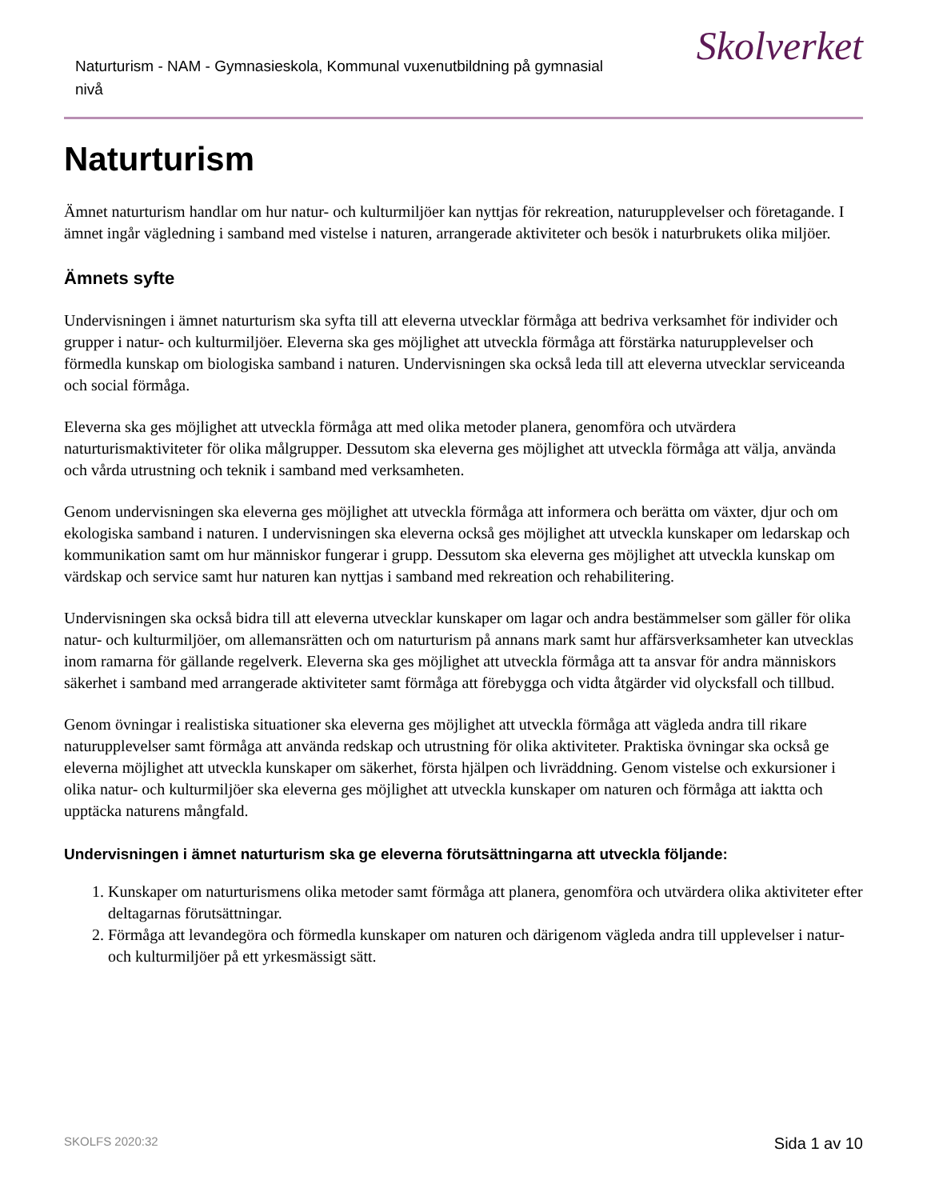Naturturism - NAM - Gymnasieskola, Kommunal vuxenutbildning på gymnasial nivå
Skolverket
Naturturism
Ämnet naturturism handlar om hur natur- och kulturmiljöer kan nyttjas för rekreation, naturupplevelser och företagande. I ämnet ingår vägledning i samband med vistelse i naturen, arrangerade aktiviteter och besök i naturbrukets olika miljöer.
Ämnets syfte
Undervisningen i ämnet naturturism ska syfta till att eleverna utvecklar förmåga att bedriva verksamhet för individer och grupper i natur- och kulturmiljöer. Eleverna ska ges möjlighet att utveckla förmåga att förstärka naturupplevelser och förmedla kunskap om biologiska samband i naturen. Undervisningen ska också leda till att eleverna utvecklar serviceanda och social förmåga.
Eleverna ska ges möjlighet att utveckla förmåga att med olika metoder planera, genomföra och utvärdera naturturismaktiviteter för olika målgrupper. Dessutom ska eleverna ges möjlighet att utveckla förmåga att välja, använda och vårda utrustning och teknik i samband med verksamheten.
Genom undervisningen ska eleverna ges möjlighet att utveckla förmåga att informera och berätta om växter, djur och om ekologiska samband i naturen. I undervisningen ska eleverna också ges möjlighet att utveckla kunskaper om ledarskap och kommunikation samt om hur människor fungerar i grupp. Dessutom ska eleverna ges möjlighet att utveckla kunskap om värdskap och service samt hur naturen kan nyttjas i samband med rekreation och rehabilitering.
Undervisningen ska också bidra till att eleverna utvecklar kunskaper om lagar och andra bestämmelser som gäller för olika natur- och kulturmiljöer, om allemansrätten och om naturturism på annans mark samt hur affärsverksamheter kan utvecklas inom ramarna för gällande regelverk. Eleverna ska ges möjlighet att utveckla förmåga att ta ansvar för andra människors säkerhet i samband med arrangerade aktiviteter samt förmåga att förebygga och vidta åtgärder vid olycksfall och tillbud.
Genom övningar i realistiska situationer ska eleverna ges möjlighet att utveckla förmåga att vägleda andra till rikare naturupplevelser samt förmåga att använda redskap och utrustning för olika aktiviteter. Praktiska övningar ska också ge eleverna möjlighet att utveckla kunskaper om säkerhet, första hjälpen och livräddning. Genom vistelse och exkursioner i olika natur- och kulturmiljöer ska eleverna ges möjlighet att utveckla kunskaper om naturen och förmåga att iaktta och upptäcka naturens mångfald.
Undervisningen i ämnet naturturism ska ge eleverna förutsättningarna att utveckla följande:
1. Kunskaper om naturturismens olika metoder samt förmåga att planera, genomföra och utvärdera olika aktiviteter efter deltagarnas förutsättningar.
2. Förmåga att levandegöra och förmedla kunskaper om naturen och därigenom vägleda andra till upplevelser i natur- och kulturmiljöer på ett yrkesmässigt sätt.
SKOLFS 2020:32 Sida 1 av 10